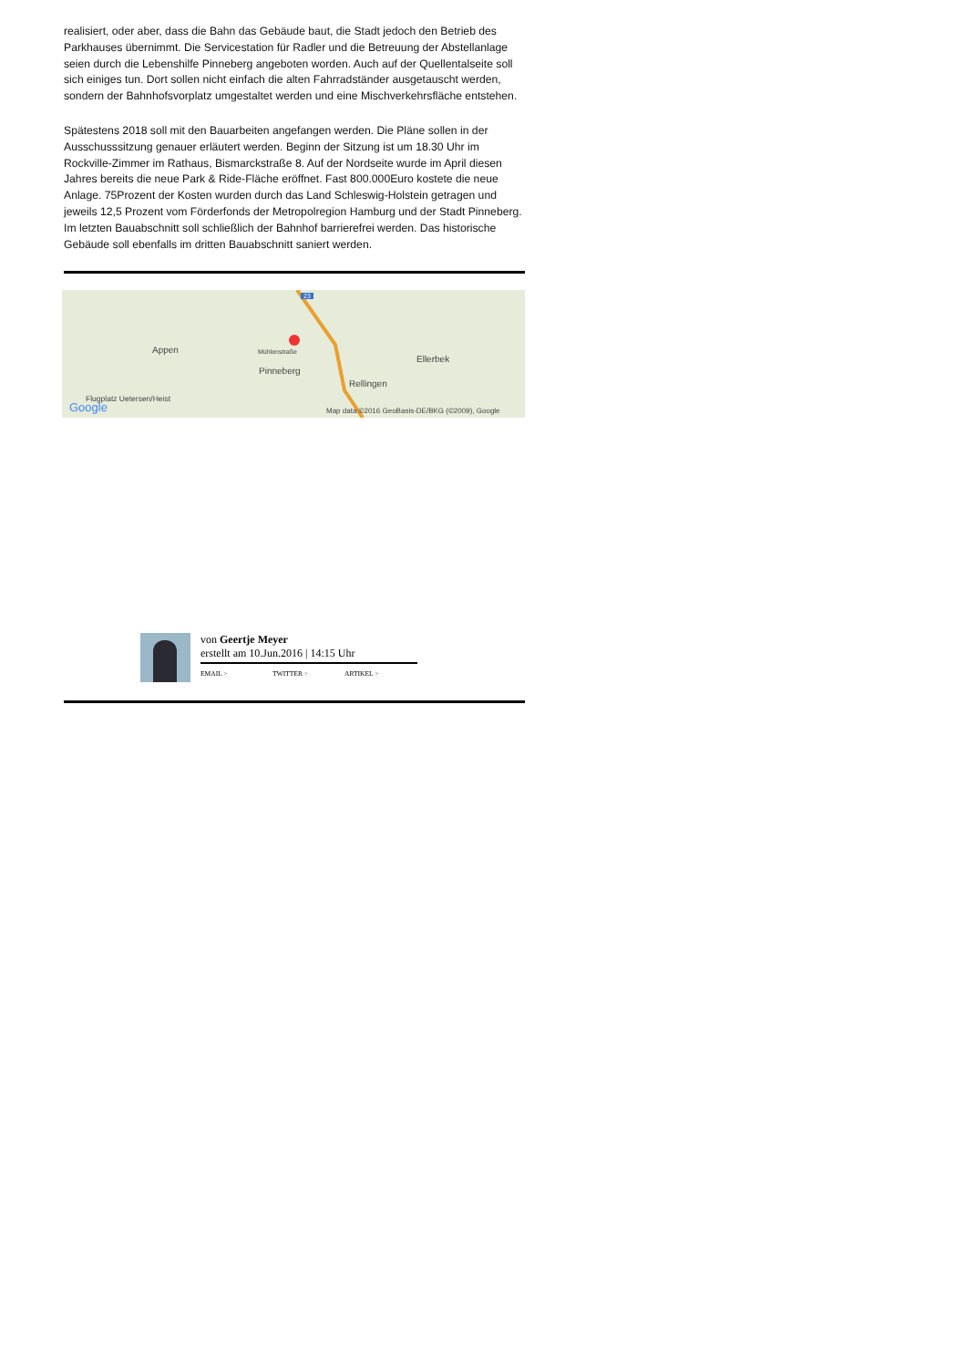realisiert, oder aber, dass die Bahn das Gebäude baut, die Stadt jedoch den Betrieb des Parkhauses übernimmt. Die Servicestation für Radler und die Betreuung der Abstellanlage seien durch die Lebenshilfe Pinneberg angeboten worden. Auch auf der Quellentalseite soll sich einiges tun. Dort sollen nicht einfach die alten Fahrradständer ausgetauscht werden, sondern der Bahnhofsvorplatz umgestaltet werden und eine Mischverkehrsfläche entstehen.
Spätestens 2018 soll mit den Bauarbeiten angefangen werden. Die Pläne sollen in der Ausschusssitzung genauer erläutert werden. Beginn der Sitzung ist um 18.30 Uhr im Rockville-Zimmer im Rathaus, Bismarckstraße 8. Auf der Nordseite wurde im April diesen Jahres bereits die neue Park & Ride-Fläche eröffnet. Fast 800.000Euro kostete die neue Anlage. 75Prozent der Kosten wurden durch das Land Schleswig-Holstein getragen und jeweils 12,5 Prozent vom Förderfonds der Metropolregion Hamburg und der Stadt Pinneberg. Im letzten Bauabschnitt soll schließlich der Bahnhof barrierefrei werden. Das historische Gebäude soll ebenfalls im dritten Bauabschnitt saniert werden.
23
Appen Mühlenstraße
Pinneberg
Ellerbek
Rellingen
Flugplatz Uetersen/Heist
Google Map data ©2016 GeoBasis-DE/BKG (©2009), Google
von Geertje Meyer
erstellt am 10.Jun.2016 | 14:15 Uhr
EMAIL > TWITTER > ARTIKEL >